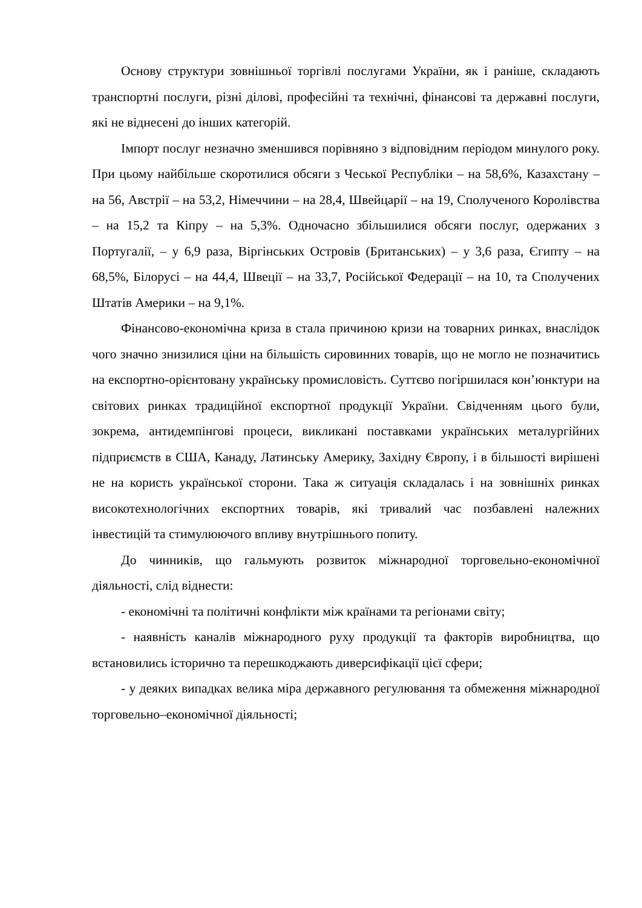Основу структури зовнішньої торгівлі послугами України, як і раніше, складають транспортні послуги, різні ділові, професійні та технічні, фінансові та державні послуги, які не віднесені до інших категорій.
Імпорт послуг незначно зменшився порівняно з відповідним періодом минулого року. При цьому найбільше скоротилися обсяги з Чеської Республіки – на 58,6%, Казахстану – на 56, Австрії – на 53,2, Німеччини – на 28,4, Швейцарії – на 19, Сполученого Королівства – на 15,2 та Кіпру – на 5,3%. Одночасно збільшилися обсяги послуг, одержаних з Португалії, – у 6,9 раза, Віргінських Островів (Британських) – у 3,6 раза, Єгипту – на 68,5%, Білорусі – на 44,4, Швеції – на 33,7, Російської Федерації – на 10, та Сполучених Штатів Америки – на 9,1%.
Фінансово-економічна криза в стала причиною кризи на товарних ринках, внаслідок чого значно знизилися ціни на більшість сировинних товарів, що не могло не позначитись на експортно-орієнтовану українську промисловість. Суттєво погіршилася кон’юнктури на світових ринках традиційної експортної продукції України. Свідченням цього були, зокрема, антидемпінгові процеси, викликані поставками українських металургійних підприємств в США, Канаду, Латинську Америку, Західну Європу, і в більшості вирішені не на користь української сторони. Така ж ситуація складалась і на зовнішніх ринках високотехнологічних експортних товарів, які тривалий час позбавлені належних інвестицій та стимулюючого впливу внутрішнього попиту.
До чинників, що гальмують розвиток міжнародної торговельно-економічної діяльності, слід віднести:
- економічні та політичні конфлікти між країнами та регіонами світу;
- наявність каналів міжнародного руху продукції та факторів виробництва, що встановились історично та перешкоджають диверсифікації цієї сфери;
- у деяких випадках велика міра державного регулювання та обмеження міжнародної торговельно–економічної діяльності;